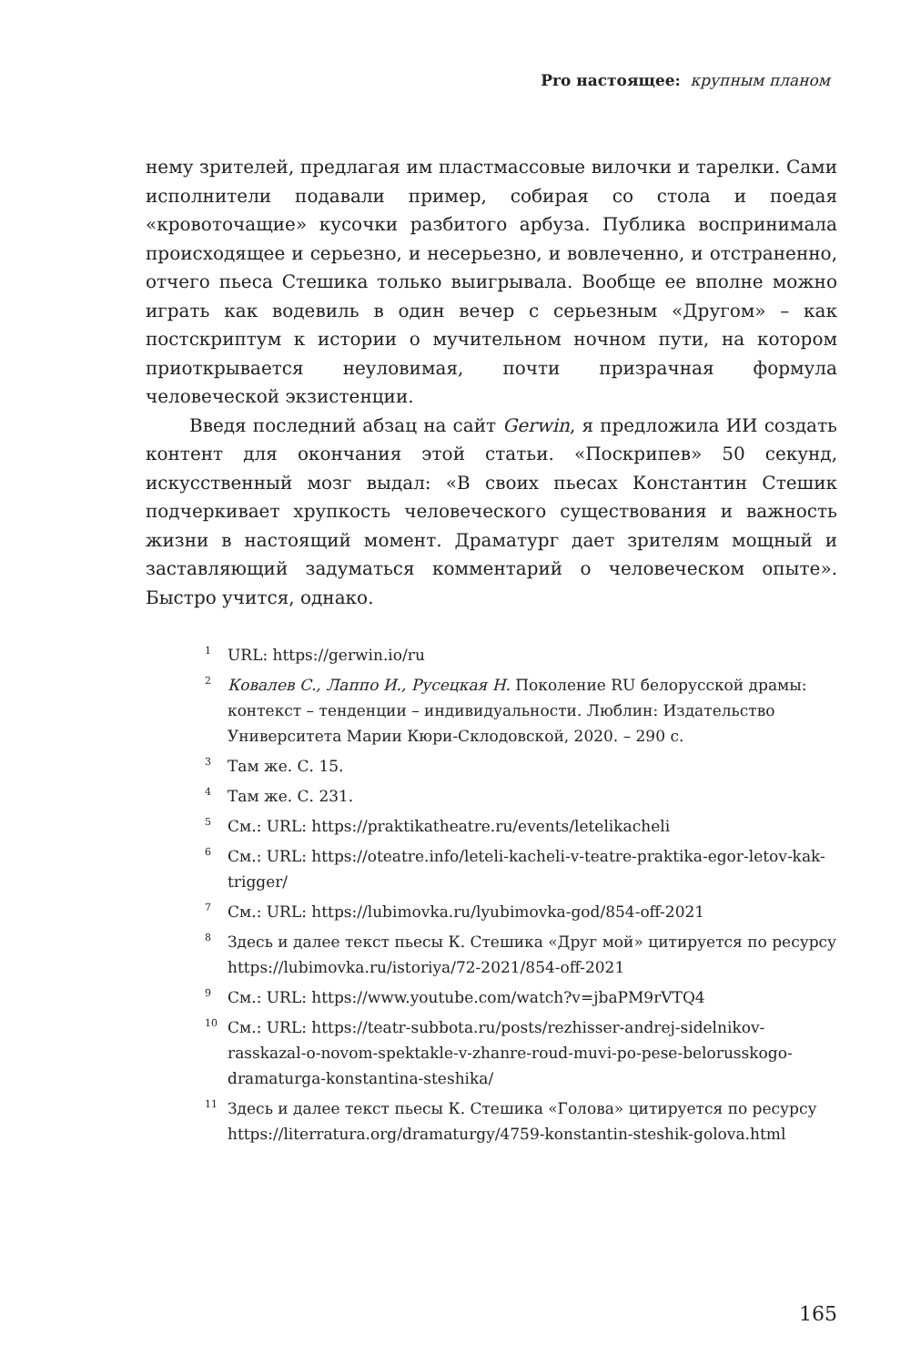Pro настоящее: крупным планом
нему зрителей, предлагая им пластмассовые вилочки и тарелки. Сами исполнители подавали пример, собирая со стола и поедая «кровоточащие» кусочки разбитого арбуза. Публика воспринимала происходящее и серьезно, и несерьезно, и вовлеченно, и отстраненно, отчего пьеса Стешика только выигрывала. Вообще ее вполне можно играть как водевиль в один вечер с серьезным «Другом» – как постскриптум к истории о мучительном ночном пути, на котором приоткрывается неуловимая, почти призрачная формула человеческой экзистенции.
Введя последний абзац на сайт Gerwin, я предложила ИИ создать контент для окончания этой статьи. «Поскрипев» 50 секунд, искусственный мозг выдал: «В своих пьесах Константин Стешик подчеркивает хрупкость человеческого существования и важность жизни в настоящий момент. Драматург дает зрителям мощный и заставляющий задуматься комментарий о человеческом опыте». Быстро учится, однако.
<sup>1</sup> URL: https://gerwin.io/ru
<sup>2</sup> Ковалев С., Лаппо И., Русецкая Н. Поколение RU белорусской драмы: контекст – тенденции – индивидуальности. Люблин: Издательство Университета Марии Кюри-Склодовской, 2020. – 290 с.
<sup>3</sup> Там же. С. 15.
<sup>4</sup> Там же. С. 231.
<sup>5</sup> См.: URL: https://praktikatheatre.ru/events/letelikacheli
<sup>6</sup> См.: URL: https://oteatre.info/leteli-kacheli-v-teatre-praktika-egor-letov-kak-trigger/
<sup>7</sup> См.: URL: https://lubimovka.ru/lyubimovka-god/854-off-2021
<sup>8</sup> Здесь и далее текст пьесы К. Стешика «Друг мой» цитируется по ресурсу https://lubimovka.ru/istoriya/72-2021/854-off-2021
<sup>9</sup> См.: URL: https://www.youtube.com/watch?v=jbaPM9rVTQ4
<sup>10</sup> См.: URL: https://teatr-subbota.ru/posts/rezhisser-andrej-sidelnikov-rasskazal-o-novom-spektakle-v-zhanre-roud-muvi-po-pese-belorusskogo-dramaturga-konstantina-steshika/
<sup>11</sup> Здесь и далее текст пьесы К. Стешика «Голова» цитируется по ресурсу https://literratura.org/dramaturgy/4759-konstantin-steshik-golova.html
165